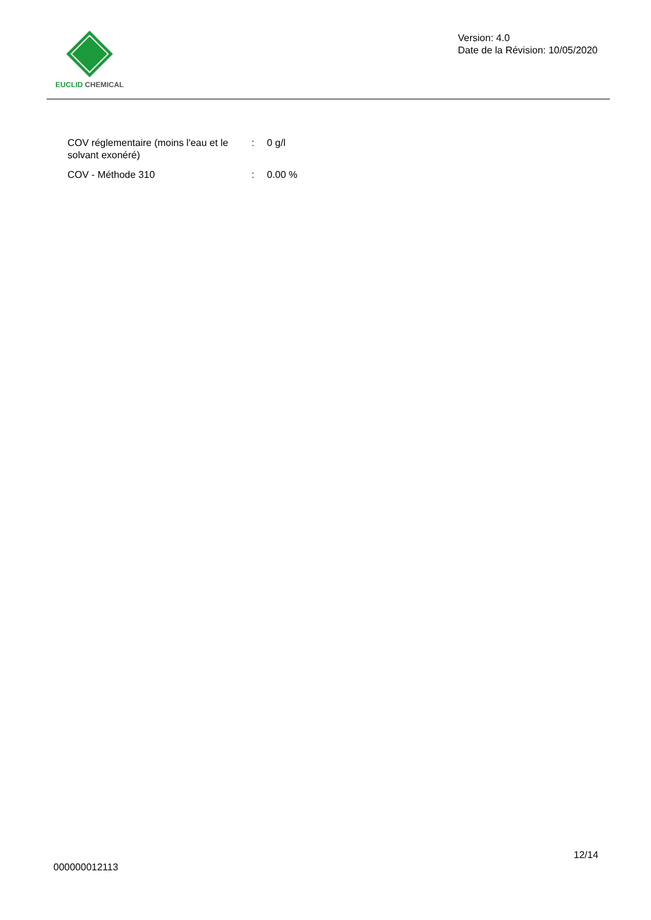EUCLID CHEMICAL
Version: 4.0
Date de la Révision: 10/05/2020
| COV réglementaire (moins l'eau et le solvant exonéré) | : | 0 g/l |
| COV - Méthode 310 | : | 0.00 % |
12/14
000000012113